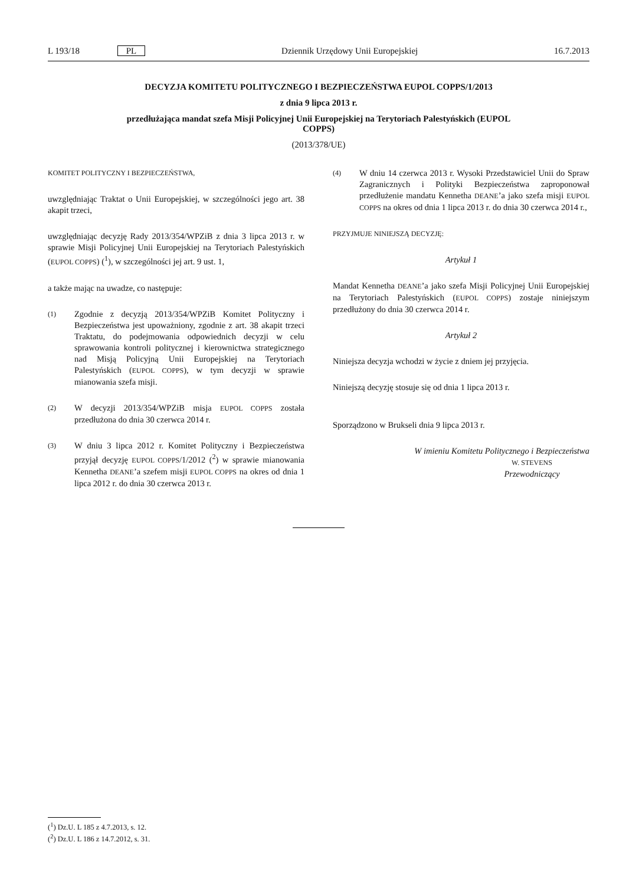L 193/18 PL Dziennik Urzędowy Unii Europejskiej 16.7.2013
DECYZJA KOMITETU POLITYCZNEGO I BEZPIECZEŃSTWA EUPOL COPPS/1/2013
z dnia 9 lipca 2013 r.
przedłużająca mandat szefa Misji Policyjnej Unii Europejskiej na Terytoriach Palestyńskich (EUPOL
COPPS)
(2013/378/UE)
KOMITET POLITYCZNY I BEZPIECZEŃSTWA,
uwzględniając Traktat o Unii Europejskiej, w szczególności jego art. 38 akapit trzeci,
uwzględniając decyzję Rady 2013/354/WPZiB z dnia 3 lipca 2013 r. w sprawie Misji Policyjnej Unii Europejskiej na Terytoriach Palestyńskich (EUPOL COPPS) (<sup>1</sup>), w szczególności jej art. 9 ust. 1,
a także mając na uwadze, co następuje:
(1) Zgodnie z decyzją 2013/354/WPZiB Komitet Polityczny i Bezpieczeństwa jest upoważniony, zgodnie z art. 38 akapit trzeci Traktatu, do podejmowania odpowiednich decyzji w celu sprawowania kontroli politycznej i kierownictwa strategicznego nad Misją Policyjną Unii Europejskiej na Terytoriach Palestyńskich (EUPOL COPPS), w tym decyzji w sprawie mianowania szefa misji.
(2) W decyzji 2013/354/WPZiB misja EUPOL COPPS została przedłużona do dnia 30 czerwca 2014 r.
(3) W dniu 3 lipca 2012 r. Komitet Polityczny i Bezpieczeństwa przyjął decyzję EUPOL COPPS/1/2012 (<sup>2</sup>) w sprawie mianowania Kennetha DEANE’a szefem misji EUPOL COPPS na okres od dnia 1 lipca 2012 r. do dnia 30 czerwca 2013 r.
(4) W dniu 14 czerwca 2013 r. Wysoki Przedstawiciel Unii do Spraw Zagranicznych i Polityki Bezpieczeństwa zaproponował przedłużenie mandatu Kennetha DEANE’a jako szefa misji EUPOL COPPS na okres od dnia 1 lipca 2013 r. do dnia 30 czerwca 2014 r.,
PRZYJMUJE NINIEJSZĄ DECYZJĘ:
Artykuł 1
Mandat Kennetha DEANE’a jako szefa Misji Policyjnej Unii Europejskiej na Terytoriach Palestyńskich (EUPOL COPPS) zostaje niniejszym przedłużony do dnia 30 czerwca 2014 r.
Artykuł 2
Niniejsza decyzja wchodzi w życie z dniem jej przyjęcia.
Niniejszą decyzję stosuje się od dnia 1 lipca 2013 r.
Sporządzono w Brukseli dnia 9 lipca 2013 r.
W imieniu Komitetu Politycznego i Bezpieczeństwa
W. STEVENS
Przewodniczący
(<sup>1</sup>) Dz.U. L 185 z 4.7.2013, s. 12.
(<sup>2</sup>) Dz.U. L 186 z 14.7.2012, s. 31.